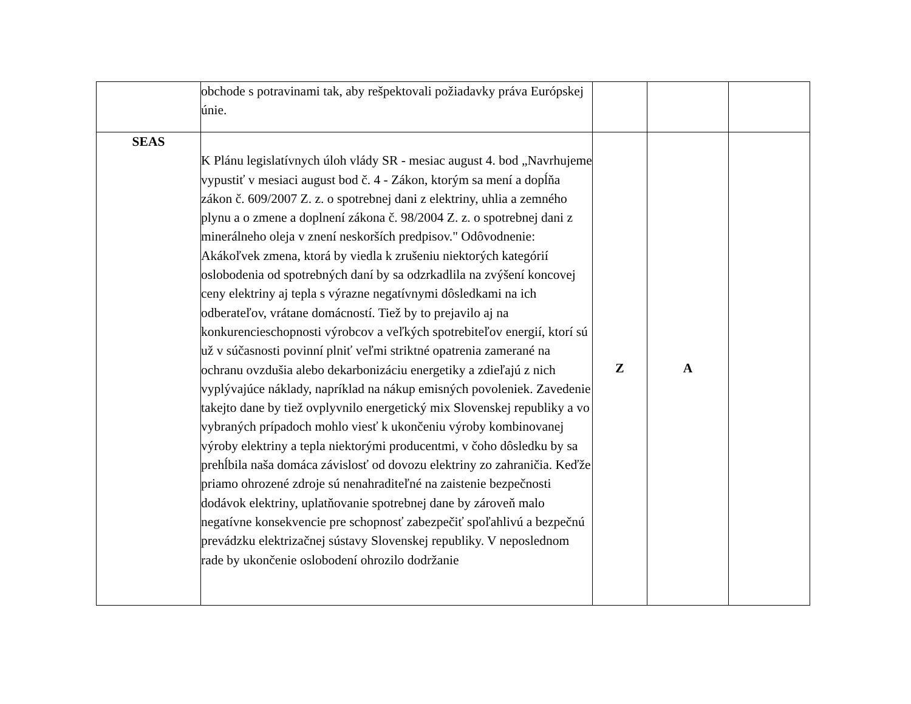| | obchode s potravinami tak, aby rešpektovali požiadavky práva Európskej únie. | | | |
| SEAS | K Plánu legislatívnych úloh vlády SR - mesiac august 4. bod „Navrhujeme vypustiť v mesiaci august bod č. 4 - Zákon, ktorým sa mení a dopĺňa zákon č. 609/2007 Z. z. o spotrebnej dani z elektriny, uhlia a zemného plynu a o zmene a doplnení zákona č. 98/2004 Z. z. o spotrebnej dani z minerálneho oleja v znení neskorších predpisov." Odôvodnenie: Akákoľvek zmena, ktorá by viedla k zrušeniu niektorých kategórií oslobodenia od spotrebných daní by sa odzrkadlila na zvýšení koncovej ceny elektriny aj tepla s výrazne negatívnymi dôsledkami na ich odberateľov, vrátane domácností. Tiež by to prejavilo aj na konkurencieschopnosti výrobcov a veľkých spotrebiteľov energií, ktorí sú už v súčasnosti povinní plniť veľmi striktné opatrenia zamerané na ochranu ovzdušia alebo dekarbonizáciu energetiky a zdieľajú z nich vyplývajúce náklady, napríklad na nákup emisných povoleniek. Zavedenie takejto dane by tiež ovplyvnilo energetický mix Slovenskej republiky a vo vybraných prípadoch mohlo viesť k ukončeniu výroby kombinovanej výroby elektriny a tepla niektorými producentmi, v čoho dôsledku by sa prehĺbila naša domáca závislosť od dovozu elektriny zo zahraničia. Keďže priamo ohrozené zdroje sú nenahraditeľné na zaistenie bezpečnosti dodávok elektriny, uplatňovanie spotrebnej dane by zároveň malo negatívne konsekvencie pre schopnosť zabezpečiť spoľahlivú a bezpečnú prevádzku elektrizačnej sústavy Slovenskej republiky. V neposlednom rade by ukončenie oslobodení ohrozilo dodržanie | Z | A | |